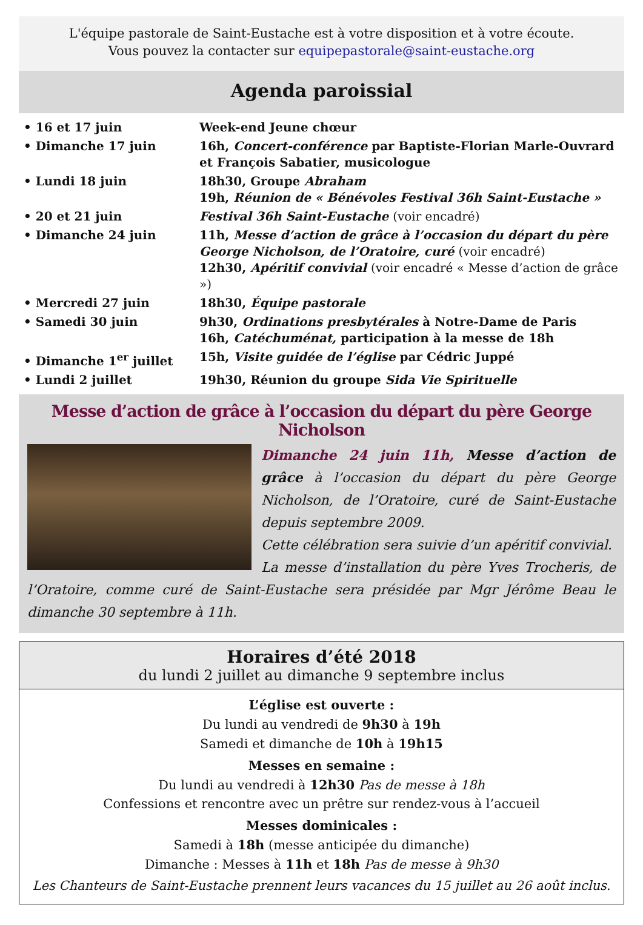L'équipe pastorale de Saint-Eustache est à votre disposition et à votre écoute.
Vous pouvez la contacter sur equipepastorale@saint-eustache.org
Agenda paroissial
| • 16 et 17 juin | Week-end Jeune chœur |
| • Dimanche 17 juin | 16h, Concert-conférence par Baptiste-Florian Marle-Ouvrard et François Sabatier, musicologue |
| • Lundi 18 juin | 18h30, Groupe Abraham 19h, Réunion de « Bénévoles Festival 36h Saint-Eustache » |
| • 20 et 21 juin | Festival 36h Saint-Eustache (voir encadré) |
| • Dimanche 24 juin | 11h, Messe d’action de grâce à l’occasion du départ du père George Nicholson, de l’Oratoire, curé (voir encadré) 12h30, Apéritif convivial (voir encadré « Messe d’action de grâce ») |
| • Mercredi 27 juin | 18h30, Équipe pastorale |
| • Samedi 30 juin | 9h30, Ordinations presbytérales à Notre-Dame de Paris 16h, Catéchuménat, participation à la messe de 18h |
| • Dimanche 1<sup>er</sup> juillet | 15h, Visite guidée de l’église par Cédric Juppé |
| • Lundi 2 juillet | 19h30, Réunion du groupe Sida Vie Spirituelle |
Messe d’action de grâce à l’occasion du départ du père George Nicholson
Dimanche 24 juin 11h, Messe d’action de grâce à l’occasion du départ du père George Nicholson, de l’Oratoire, curé de Saint-Eustache depuis septembre 2009.
Cette célébration sera suivie d’un apéritif convivial.
La messe d’installation du père Yves Trocheris, de l’Oratoire, comme curé de Saint-Eustache sera présidée par Mgr Jérôme Beau le dimanche 30 septembre à 11h.
Horaires d’été 2018
du lundi 2 juillet au dimanche 9 septembre inclus
L’église est ouverte :
Du lundi au vendredi de 9h30 à 19h
Samedi et dimanche de 10h à 19h15
Messes en semaine :
Du lundi au vendredi à 12h30 Pas de messe à 18h
Confessions et rencontre avec un prêtre sur rendez-vous à l’accueil
Messes dominicales :
Samedi à 18h (messe anticipée du dimanche)
Dimanche : Messes à 11h et 18h Pas de messe à 9h30
Les Chanteurs de Saint-Eustache prennent leurs vacances du 15 juillet au 26 août inclus.